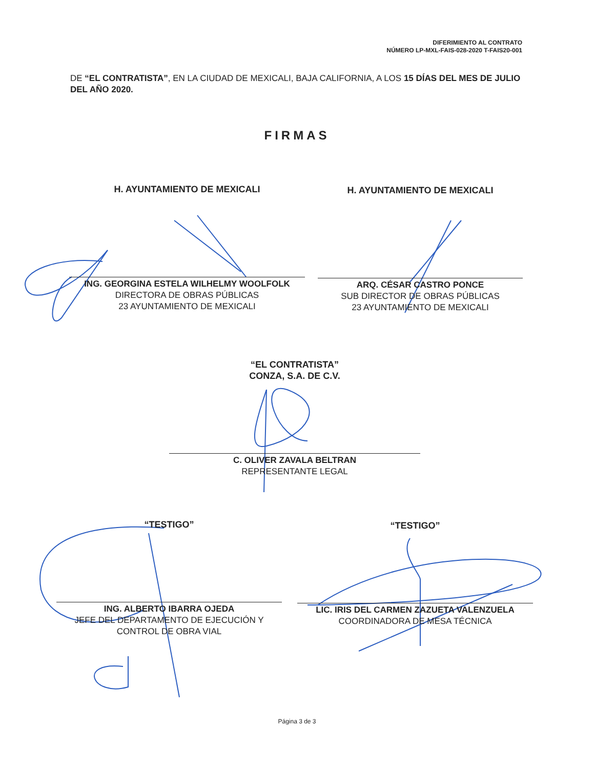DIFERIMIENTO AL CONTRATO
NÚMERO LP-MXL-FAIS-028-2020 T-FAIS20-001
DE “EL CONTRATISTA”, EN LA CIUDAD DE MEXICALI, BAJA CALIFORNIA, A LOS 15 DÍAS DEL MES DE JULIO DEL AÑO 2020.
FIRMAS
H. AYUNTAMIENTO DE MEXICALI
ING. GEORGINA ESTELA WILHELMY WOOLFOLK
DIRECTORA DE OBRAS PÚBLICAS
23 AYUNTAMIENTO DE MEXICALI
H. AYUNTAMIENTO DE MEXICALI
ARQ. CÉSAR CASTRO PONCE
SUB DIRECTOR DE OBRAS PÚBLICAS
23 AYUNTAMIENTO DE MEXICALI
“EL CONTRATISTA”
CONZA, S.A. DE C.V.
C. OLIVER ZAVALA BELTRAN
REPRESENTANTE LEGAL
“TESTIGO”
ING. ALBERTO IBARRA OJEDA
JEFE DEL DEPARTAMENTO DE EJECUCIÓN Y
CONTROL DE OBRA VIAL
“TESTIGO”
LIC. IRIS DEL CARMEN ZAZUETA VALENZUELA
COORDINADORA DE MESA TÉCNICA
Página 3 de 3